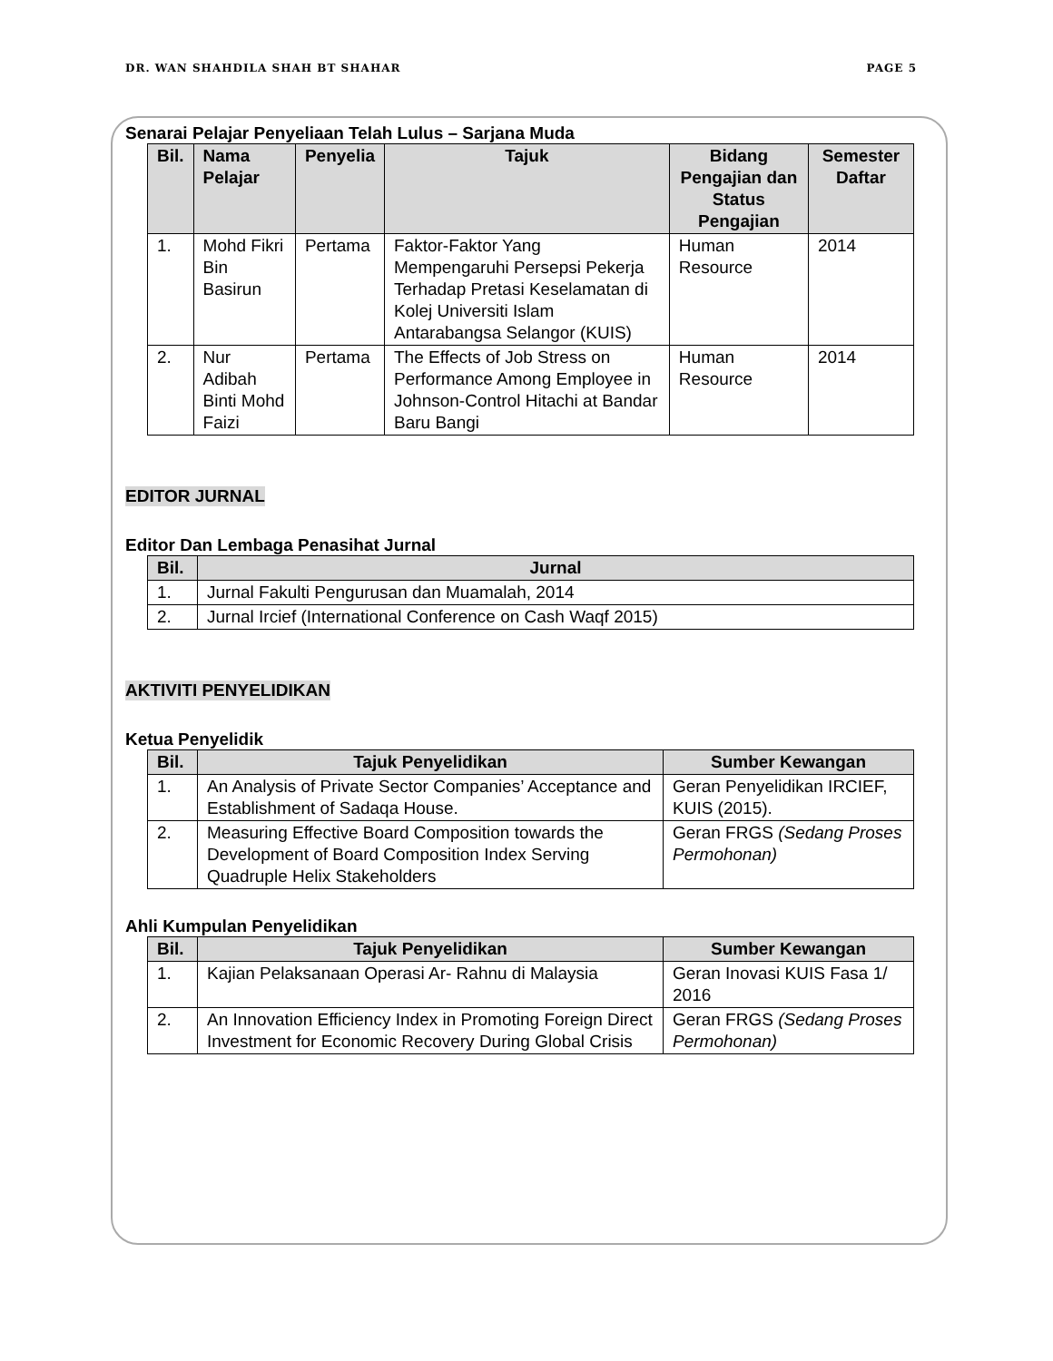DR. WAN SHAHDILA SHAH BT SHAHAR PAGE 5
Senarai Pelajar Penyeliaan Telah Lulus – Sarjana Muda
| Bil. | Nama Pelajar | Penyelia | Tajuk | Bidang Pengajian dan Status Pengajian | Semester Daftar |
| --- | --- | --- | --- | --- | --- |
| 1. | Mohd Fikri Bin Basirun | Pertama | Faktor-Faktor Yang Mempengaruhi Persepsi Pekerja Terhadap Pretasi Keselamatan di Kolej Universiti Islam Antarabangsa Selangor (KUIS) | Human Resource | 2014 |
| 2. | Nur Adibah Binti Mohd Faizi | Pertama | The Effects of Job Stress on Performance Among Employee in Johnson-Control Hitachi at Bandar Baru Bangi | Human Resource | 2014 |
EDITOR JURNAL
Editor Dan Lembaga Penasihat Jurnal
| Bil. | Jurnal |
| --- | --- |
| 1. | Jurnal Fakulti Pengurusan dan Muamalah, 2014 |
| 2. | Jurnal Ircief (International Conference on Cash Waqf 2015) |
AKTIVITI PENYELIDIKAN
Ketua Penyelidik
| Bil. | Tajuk Penyelidikan | Sumber Kewangan |
| --- | --- | --- |
| 1. | An Analysis of Private Sector Companies’ Acceptance and Establishment of Sadaqa House. | Geran Penyelidikan IRCIEF, KUIS (2015). |
| 2. | Measuring Effective Board Composition towards the Development of Board Composition Index Serving Quadruple Helix Stakeholders | Geran FRGS (Sedang Proses Permohonan) |
Ahli Kumpulan Penyelidikan
| Bil. | Tajuk Penyelidikan | Sumber Kewangan |
| --- | --- | --- |
| 1. | Kajian Pelaksanaan Operasi Ar- Rahnu di Malaysia | Geran Inovasi KUIS Fasa 1/ 2016 |
| 2. | An Innovation Efficiency Index in Promoting Foreign Direct Investment for Economic Recovery During Global Crisis | Geran FRGS (Sedang Proses Permohonan) |